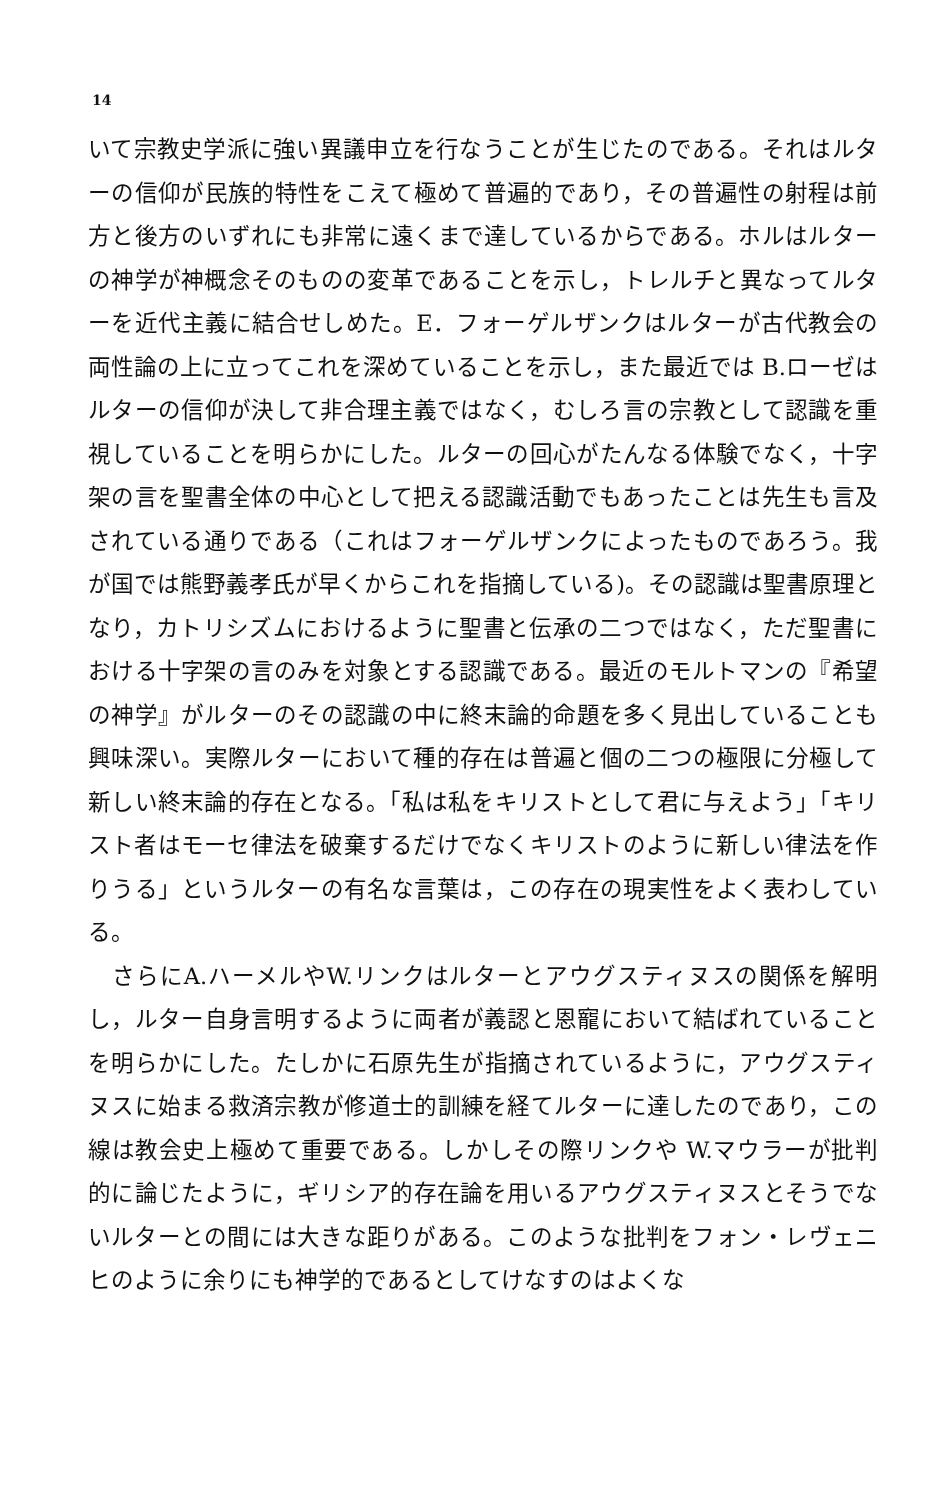14
いて宗教史学派に強い異議申立を行なうことが生じたのである。それはルターの信仰が民族的特性をこえて極めて普遍的であり，その普遍性の射程は前方と後方のいずれにも非常に遠くまで達しているからである。ホルはルターの神学が神概念そのものの変革であることを示し，トレルチと異なってルターを近代主義に結合せしめた。E．フォーゲルザンクはルターが古代教会の両性論の上に立ってこれを深めていることを示し，また最近では B.ローゼはルターの信仰が決して非合理主義ではなく，むしろ言の宗教として認識を重視していることを明らかにした。ルターの回心がたんなる体験でなく，十字架の言を聖書全体の中心として把える認識活動でもあったことは先生も言及されている通りである（これはフォーゲルザンクによったものであろう。我が国では熊野義孝氏が早くからこれを指摘している)。その認識は聖書原理となり，カトリシズムにおけるように聖書と伝承の二つではなく，ただ聖書における十字架の言のみを対象とする認識である。最近のモルトマンの『希望の神学』がルターのその認識の中に終末論的命題を多く見出していることも興味深い。実際ルターにおいて種的存在は普遍と個の二つの極限に分極して新しい終末論的存在となる。「私は私をキリストとして君に与えよう」「キリスト者はモーセ律法を破棄するだけでなくキリストのように新しい律法を作りうる」というルターの有名な言葉は，この存在の現実性をよく表わしている。
　さらにA.ハーメルやW.リンクはルターとアウグスティヌスの関係を解明し，ルター自身言明するように両者が義認と恩寵において結ばれていることを明らかにした。たしかに石原先生が指摘されているように，アウグスティヌスに始まる救済宗教が修道士的訓練を経てルターに達したのであり，この線は教会史上極めて重要である。しかしその際リンクや W.マウラーが批判的に論じたように，ギリシア的存在論を用いるアウグスティヌスとそうでないルターとの間には大きな距りがある。このような批判をフォン・レヴェニヒのように余りにも神学的であるとしてけなすのはよくな